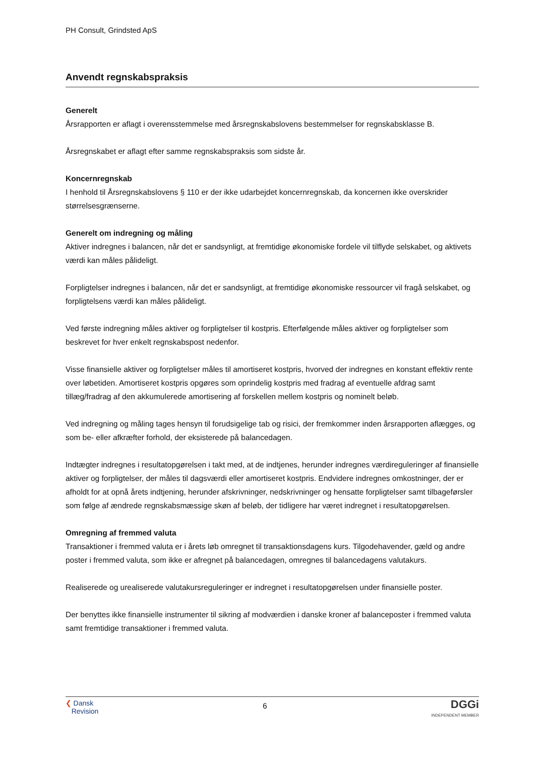PH Consult, Grindsted ApS
Anvendt regnskabspraksis
Generelt
Årsrapporten er aflagt i overensstemmelse med årsregnskabslovens bestemmelser for regnskabsklasse B.
Årsregnskabet er aflagt efter samme regnskabspraksis som sidste år.
Koncernregnskab
I henhold til Årsregnskabslovens § 110 er der ikke udarbejdet koncernregnskab, da koncernen ikke overskrider størrelsesgrænserne.
Generelt om indregning og måling
Aktiver indregnes i balancen, når det er sandsynligt, at fremtidige økonomiske fordele vil tilflyde selskabet, og aktivets værdi kan måles pålideligt.
Forpligtelser indregnes i balancen, når det er sandsynligt, at fremtidige økonomiske ressourcer vil fragå selskabet, og forpligtelsens værdi kan måles pålideligt.
Ved første indregning måles aktiver og forpligtelser til kostpris. Efterfølgende måles aktiver og forpligtelser som beskrevet for hver enkelt regnskabspost nedenfor.
Visse finansielle aktiver og forpligtelser måles til amortiseret kostpris, hvorved der indregnes en konstant effektiv rente over løbetiden. Amortiseret kostpris opgøres som oprindelig kostpris med fradrag af eventuelle afdrag samt tillæg/fradrag af den akkumulerede amortisering af forskellen mellem kostpris og nominelt beløb.
Ved indregning og måling tages hensyn til forudsigelige tab og risici, der fremkommer inden årsrapporten aflægges, og som be- eller afkræfter forhold, der eksisterede på balancedagen.
Indtægter indregnes i resultatopgørelsen i takt med, at de indtjenes, herunder indregnes værdireguleringer af finansielle aktiver og forpligtelser, der måles til dagsværdi eller amortiseret kostpris. Endvidere indregnes omkostninger, der er afholdt for at opnå årets indtjening, herunder afskrivninger, nedskrivninger og hensatte forpligtelser samt tilbageførsler som følge af ændrede regnskabsmæssige skøn af beløb, der tidligere har været indregnet i resultatopgørelsen.
Omregning af fremmed valuta
Transaktioner i fremmed valuta er i årets løb omregnet til transaktionsdagens kurs. Tilgodehavender, gæld og andre poster i fremmed valuta, som ikke er afregnet på balancedagen, omregnes til balancedagens valutakurs.
Realiserede og urealiserede valutakursreguleringer er indregnet i resultatopgørelsen under finansielle poster.
Der benyttes ikke finansielle instrumenter til sikring af modværdien i danske kroner af balanceposter i fremmed valuta samt fremtidige transaktioner i fremmed valuta.
❮ Dansk
Revision
6
DGGi
INDEPENDENT MEMBER